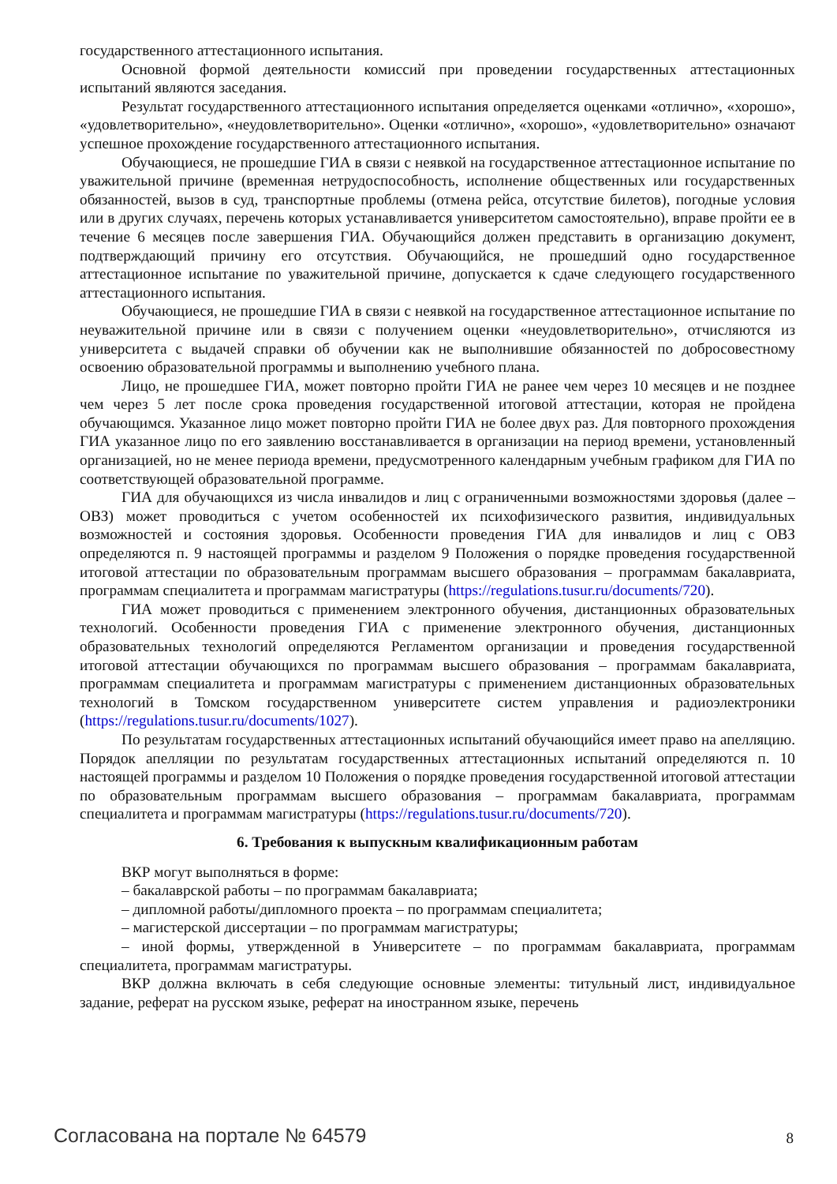государственного аттестационного испытания.
Основной формой деятельности комиссий при проведении государственных аттестационных испытаний являются заседания.
Результат государственного аттестационного испытания определяется оценками «отлично», «хорошо», «удовлетворительно», «неудовлетворительно». Оценки «отлично», «хорошо», «удовлетворительно» означают успешное прохождение государственного аттестационного испытания.
Обучающиеся, не прошедшие ГИА в связи с неявкой на государственное аттестационное испытание по уважительной причине (временная нетрудоспособность, исполнение общественных или государственных обязанностей, вызов в суд, транспортные проблемы (отмена рейса, отсутствие билетов), погодные условия или в других случаях, перечень которых устанавливается университетом самостоятельно), вправе пройти ее в течение 6 месяцев после завершения ГИА. Обучающийся должен представить в организацию документ, подтверждающий причину его отсутствия. Обучающийся, не прошедший одно государственное аттестационное испытание по уважительной причине, допускается к сдаче следующего государственного аттестационного испытания.
Обучающиеся, не прошедшие ГИА в связи с неявкой на государственное аттестационное испытание по неуважительной причине или в связи с получением оценки «неудовлетворительно», отчисляются из университета с выдачей справки об обучении как не выполнившие обязанностей по добросовестному освоению образовательной программы и выполнению учебного плана.
Лицо, не прошедшее ГИА, может повторно пройти ГИА не ранее чем через 10 месяцев и не позднее чем через 5 лет после срока проведения государственной итоговой аттестации, которая не пройдена обучающимся. Указанное лицо может повторно пройти ГИА не более двух раз. Для повторного прохождения ГИА указанное лицо по его заявлению восстанавливается в организации на период времени, установленный организацией, но не менее периода времени, предусмотренного календарным учебным графиком для ГИА по соответствующей образовательной программе.
ГИА для обучающихся из числа инвалидов и лиц с ограниченными возможностями здоровья (далее – ОВЗ) может проводиться с учетом особенностей их психофизического развития, индивидуальных возможностей и состояния здоровья. Особенности проведения ГИА для инвалидов и лиц с ОВЗ определяются п. 9 настоящей программы и разделом 9 Положения о порядке проведения государственной итоговой аттестации по образовательным программам высшего образования – программам бакалавриата, программам специалитета и программам магистратуры (https://regulations.tusur.ru/documents/720).
ГИА может проводиться с применением электронного обучения, дистанционных образовательных технологий. Особенности проведения ГИА с применение электронного обучения, дистанционных образовательных технологий определяются Регламентом организации и проведения государственной итоговой аттестации обучающихся по программам высшего образования – программам бакалавриата, программам специалитета и программам магистратуры с применением дистанционных образовательных технологий в Томском государственном университете систем управления и радиоэлектроники (https://regulations.tusur.ru/documents/1027).
По результатам государственных аттестационных испытаний обучающийся имеет право на апелляцию. Порядок апелляции по результатам государственных аттестационных испытаний определяются п. 10 настоящей программы и разделом 10 Положения о порядке проведения государственной итоговой аттестации по образовательным программам высшего образования – программам бакалавриата, программам специалитета и программам магистратуры (https://regulations.tusur.ru/documents/720).
6. Требования к выпускным квалификационным работам
ВКР могут выполняться в форме:
– бакалаврской работы – по программам бакалавриата;
– дипломной работы/дипломного проекта – по программам специалитета;
– магистерской диссертации – по программам магистратуры;
– иной формы, утвержденной в Университете – по программам бакалавриата, программам специалитета, программам магистратуры.
ВКР должна включать в себя следующие основные элементы: титульный лист, индивидуальное задание, реферат на русском языке, реферат на иностранном языке, перечень
Согласована на портале № 64579 8